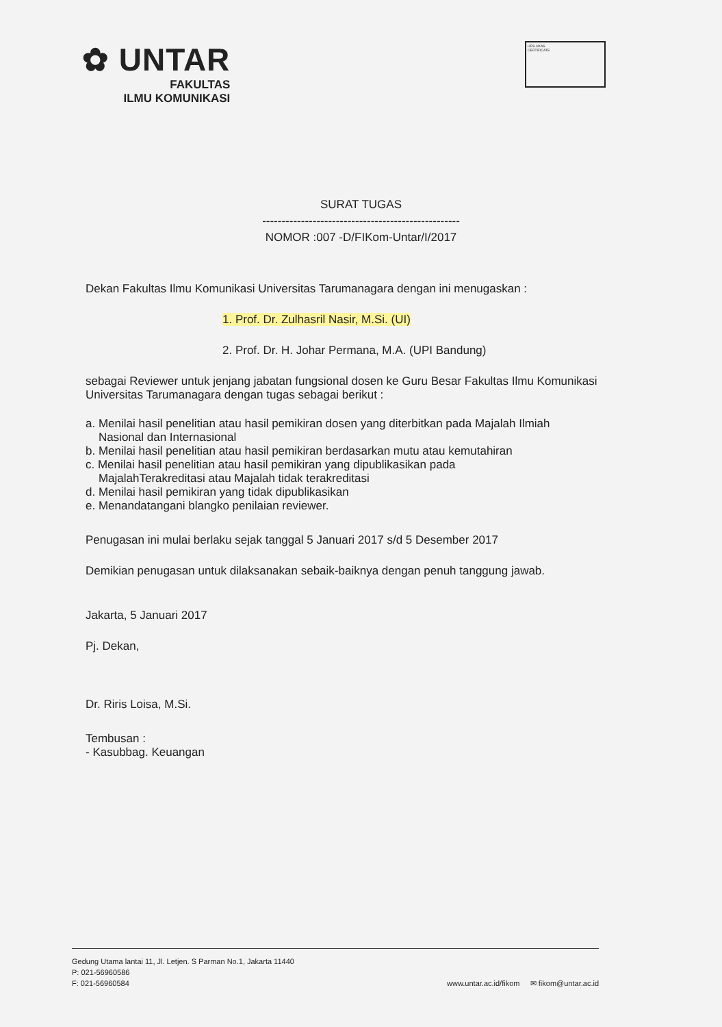✿ UNTAR
FAKULTAS
ILMU KOMUNIKASI
URS UKAS
CERTIFICATE
SURAT TUGAS
---------------------------------------------------
NOMOR :007 -D/FIKom-Untar/I/2017
Dekan Fakultas Ilmu Komunikasi Universitas Tarumanagara dengan ini menugaskan :
1. Prof. Dr. Zulhasril Nasir, M.Si. (UI)
2. Prof. Dr. H. Johar Permana, M.A. (UPI Bandung)
sebagai Reviewer untuk jenjang jabatan fungsional dosen ke Guru Besar Fakultas Ilmu Komunikasi Universitas Tarumanagara dengan tugas sebagai berikut :
a. Menilai hasil penelitian atau hasil pemikiran dosen yang diterbitkan pada Majalah Ilmiah
Nasional dan Internasional
b. Menilai hasil penelitian atau hasil pemikiran berdasarkan mutu atau kemutahiran
c. Menilai hasil penelitian atau hasil pemikiran yang dipublikasikan pada
MajalahTerakreditasi atau Majalah tidak terakreditasi
d. Menilai hasil pemikiran yang tidak dipublikasikan
e. Menandatangani blangko penilaian reviewer.
Penugasan ini mulai berlaku sejak tanggal 5 Januari 2017 s/d 5 Desember 2017
Demikian penugasan untuk dilaksanakan sebaik-baiknya dengan penuh tanggung jawab.
Jakarta, 5 Januari 2017
Pj. Dekan,
Dr. Riris Loisa, M.Si.
Tembusan :
- Kasubbag. Keuangan
Gedung Utama lantai 11, Jl. Letjen. S Parman No.1, Jakarta 11440
P: 021-56960586
F: 021-56960584
www.untar.ac.id/fikom ✉ fikom@untar.ac.id